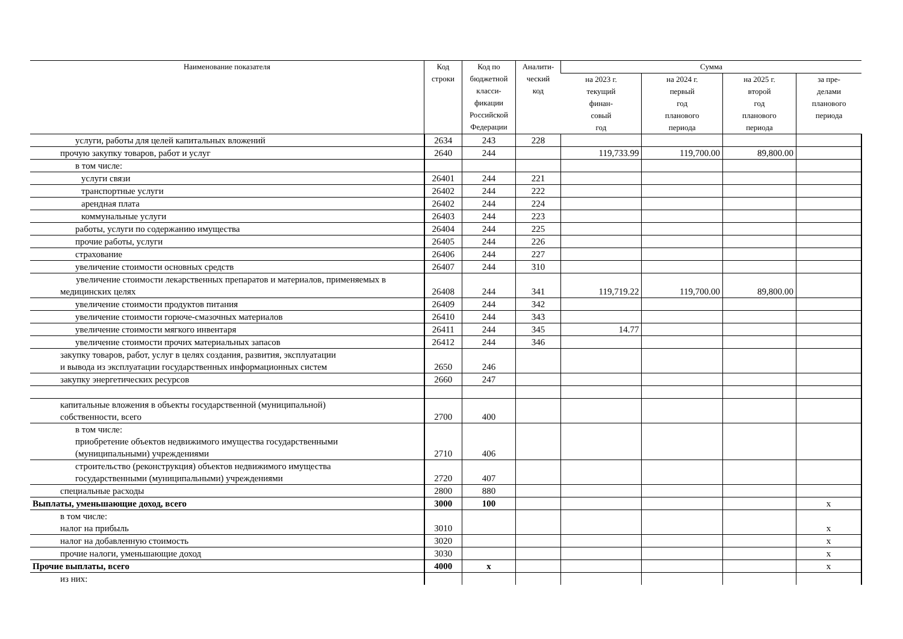| Наименование показателя | Код строки | Код по бюджетной класси- фикации Российской Федерации | Аналити- ческий код | Сумма | | | |
| --- | --- | --- | --- | --- | --- | --- | --- |
| | | | | на 2023 г. текущий финан- совый год | на 2024 г. первый год планового периода | на 2025 г. второй год планового периода | за пре- делами планового периода |
| услуги, работы для целей капитальных вложений | 2634 | 243 | 228 | | | | |
| прочую закупку товаров, работ и услуг | 2640 | 244 | | 119,733.99 | 119,700.00 | 89,800.00 | |
| в том числе: | | | | | | | |
| услуги связи | 26401 | 244 | 221 | | | | |
| транспортные услуги | 26402 | 244 | 222 | | | | |
| арендная плата | 26402 | 244 | 224 | | | | |
| коммунальные услуги | 26403 | 244 | 223 | | | | |
| работы, услуги по содержанию имущества | 26404 | 244 | 225 | | | | |
| прочие работы, услуги | 26405 | 244 | 226 | | | | |
| страхование | 26406 | 244 | 227 | | | | |
| увеличение стоимости основных средств | 26407 | 244 | 310 | | | | |
| увеличение стоимости лекарственных препаратов и материалов, применяемых в медицинских целях | 26408 | 244 | 341 | 119,719.22 | 119,700.00 | 89,800.00 | |
| увеличение стоимости продуктов питания | 26409 | 244 | 342 | | | | |
| увеличение стоимости горюче-смазочных материалов | 26410 | 244 | 343 | | | | |
| увеличение стоимости мягкого инвентаря | 26411 | 244 | 345 | 14.77 | | | |
| увеличение стоимости прочих материальных запасов | 26412 | 244 | 346 | | | | |
| закупку товаров, работ, услуг в целях создания, развития, эксплуатации и вывода из эксплуатации государственных информационных систем | 2650 | 246 | | | | | |
| закупку энергетических ресурсов | 2660 | 247 | | | | | |
| капитальные вложения в объекты государственной (муниципальной) собственности, всего | 2700 | 400 | | | | | |
| в том числе: приобретение объектов недвижимого имущества государственными (муниципальными) учреждениями | 2710 | 406 | | | | | |
| строительство (реконструкция) объектов недвижимого имущества государственными (муниципальными) учреждениями | 2720 | 407 | | | | | |
| специальные расходы | 2800 | 880 | | | | | |
| Выплаты, уменьшающие доход, всего | 3000 | 100 | | | | | x |
| в том числе: налог на прибыль | 3010 | | | | | | x |
| налог на добавленную стоимость | 3020 | | | | | | x |
| прочие налоги, уменьшающие доход | 3030 | | | | | | x |
| Прочие выплаты, всего | 4000 | x | | | | | x |
| из них: | | | | | | | |